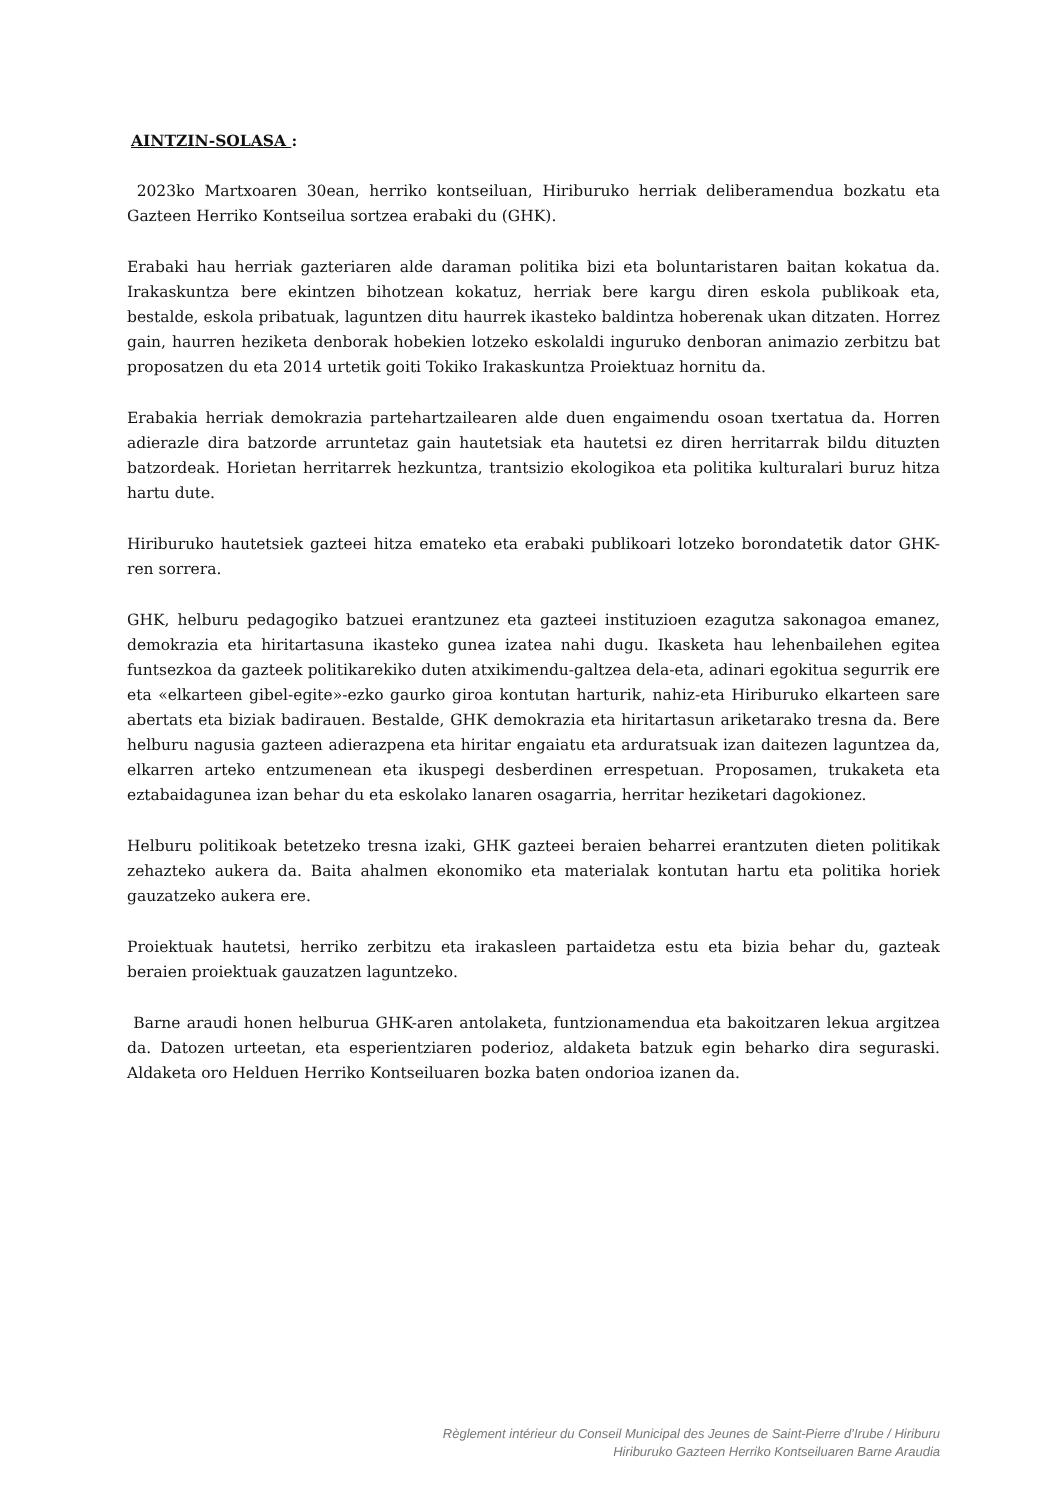AINTZIN-SOLASA :
2023ko Martxoaren 30ean, herriko kontseiluan, Hiriburuko herriak deliberamendua bozkatu eta Gazteen Herriko Kontseilua sortzea erabaki du (GHK).
Erabaki hau herriak gazteriaren alde daraman politika bizi eta boluntaristaren baitan kokatua da. Irakaskuntza bere ekintzen bihotzean kokatuz, herriak bere kargu diren eskola publikoak eta, bestalde, eskola pribatuak, laguntzen ditu haurrek ikasteko baldintza hoberenak ukan ditzaten. Horrez gain, haurren heziketa denborak hobekien lotzeko eskolaldi inguruko denboran animazio zerbitzu bat proposatzen du eta 2014 urtetik goiti Tokiko Irakaskuntza Proiektuaz hornitu da.
Erabakia herriak demokrazia partehartzailearen alde duen engaimendu osoan txertatua da. Horren adierazle dira batzorde arruntetaz gain hautetsiak eta hautetsi ez diren herritarrak bildu dituzten batzordeak. Horietan herritarrek hezkuntza, trantsizio ekologikoa eta politika kulturalari buruz hitza hartu dute.
Hiriburuko hautetsiek gazteei hitza emateko eta erabaki publikoari lotzeko borondatetik dator GHK-ren sorrera.
GHK, helburu pedagogiko batzuei erantzunez eta gazteei instituzioen ezagutza sakonagoa emanez, demokrazia eta hiritartasuna ikasteko gunea izatea nahi dugu. Ikasketa hau lehenbailehen egitea funtsezkoa da gazteek politikarekiko duten atxikimendu-galtzea dela-eta, adinari egokitua segurrik ere eta «elkarteen gibel-egite»-ezko gaurko giroa kontutan harturik, nahiz-eta Hiriburuko elkarteen sare abertats eta biziak badirauen. Bestalde, GHK demokrazia eta hiritartasun ariketarako tresna da. Bere helburu nagusia gazteen adierazpena eta hiritar engaiatu eta arduratsuak izan daitezen laguntzea da, elkarren arteko entzumenean eta ikuspegi desberdinen errespetuan. Proposamen, trukaketa eta eztabaidagunea izan behar du eta eskolako lanaren osagarria, herritar heziketari dagokionez.
Helburu politikoak betetzeko tresna izaki, GHK gazteei beraien beharrei erantzuten dieten politikak zehazteko aukera da. Baita ahalmen ekonomiko eta materialak kontutan hartu eta politika horiek gauzatzeko aukera ere.
Proiektuak hautetsi, herriko zerbitzu eta irakasleen partaidetza estu eta bizia behar du, gazteak beraien proiektuak gauzatzen laguntzeko.
Barne araudi honen helburua GHK-aren antolaketa, funtzionamendua eta bakoitzaren lekua argitzea da. Datozen urteetan, eta esperientziaren poderioz, aldaketa batzuk egin beharko dira seguraski. Aldaketa oro Helduen Herriko Kontseiluaren bozka baten ondorioa izanen da.
Règlement intérieur du Conseil Municipal des Jeunes de Saint-Pierre d’Irube / Hiriburu
Hiriburuko Gazteen Herriko Kontseiluaren Barne Araudia